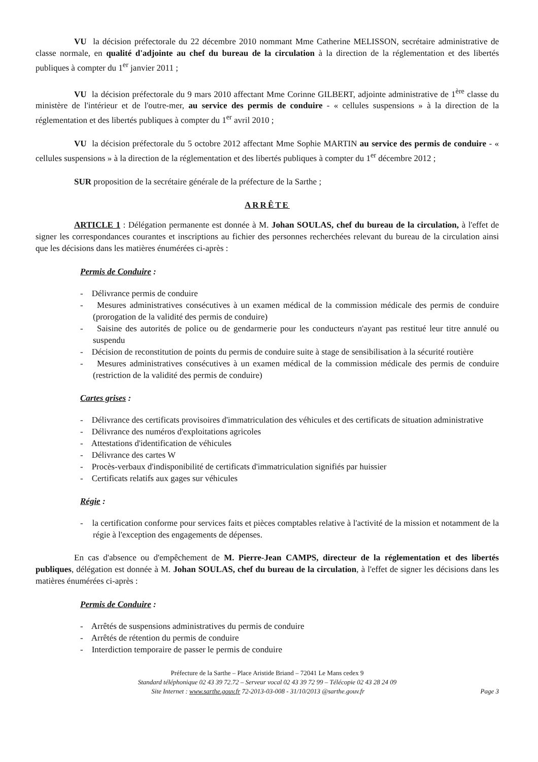VU la décision préfectorale du 22 décembre 2010 nommant Mme Catherine MELISSON, secrétaire administrative de classe normale, en qualité d'adjointe au chef du bureau de la circulation à la direction de la réglementation et des libertés publiques à compter du 1<sup>er</sup> janvier 2011 ;
VU la décision préfectorale du 9 mars 2010 affectant Mme Corinne GILBERT, adjointe administrative de 1<sup>ère</sup> classe du ministère de l'intérieur et de l'outre-mer, au service des permis de conduire - « cellules suspensions » à la direction de la réglementation et des libertés publiques à compter du 1<sup>er</sup> avril 2010 ;
VU la décision préfectorale du 5 octobre 2012 affectant Mme Sophie MARTIN au service des permis de conduire - « cellules suspensions » à la direction de la réglementation et des libertés publiques à compter du 1<sup>er</sup> décembre 2012 ;
SUR proposition de la secrétaire générale de la préfecture de la Sarthe ;
ARRÊTE
ARTICLE 1 : Délégation permanente est donnée à M. Johan SOULAS, chef du bureau de la circulation, à l'effet de signer les correspondances courantes et inscriptions au fichier des personnes recherchées relevant du bureau de la circulation ainsi que les décisions dans les matières énumérées ci-après :
Permis de Conduire :
- Délivrance permis de conduire
- Mesures administratives consécutives à un examen médical de la commission médicale des permis de conduire (prorogation de la validité des permis de conduire)
- Saisine des autorités de police ou de gendarmerie pour les conducteurs n'ayant pas restitué leur titre annulé ou suspendu
- Décision de reconstitution de points du permis de conduire suite à stage de sensibilisation à la sécurité routière
- Mesures administratives consécutives à un examen médical de la commission médicale des permis de conduire (restriction de la validité des permis de conduire)
Cartes grises :
- Délivrance des certificats provisoires d'immatriculation des véhicules et des certificats de situation administrative
- Délivrance des numéros d'exploitations agricoles
- Attestations d'identification de véhicules
- Délivrance des cartes W
- Procès-verbaux d'indisponibilité de certificats d'immatriculation signifiés par huissier
- Certificats relatifs aux gages sur véhicules
Régie :
- la certification conforme pour services faits et pièces comptables relative à l'activité de la mission et notamment de la régie à l'exception des engagements de dépenses.
En cas d'absence ou d'empêchement de M. Pierre-Jean CAMPS, directeur de la réglementation et des libertés publiques, délégation est donnée à M. Johan SOULAS, chef du bureau de la circulation, à l'effet de signer les décisions dans les matières énumérées ci-après :
Permis de Conduire :
- Arrêtés de suspensions administratives du permis de conduire
- Arrêtés de rétention du permis de conduire
- Interdiction temporaire de passer le permis de conduire
Préfecture de la Sarthe – Place Aristide Briand – 72041 Le Mans cedex 9
Standard téléphonique 02 43 39 72.72 – Serveur vocal 02 43 39 72 99 – Télécopie 02 43 28 24 09
Page 3 Site Internet : www.sarthe.gouv.fr 72-2013-03-008 - 31/10/2013 @sarthe.gouv.fr